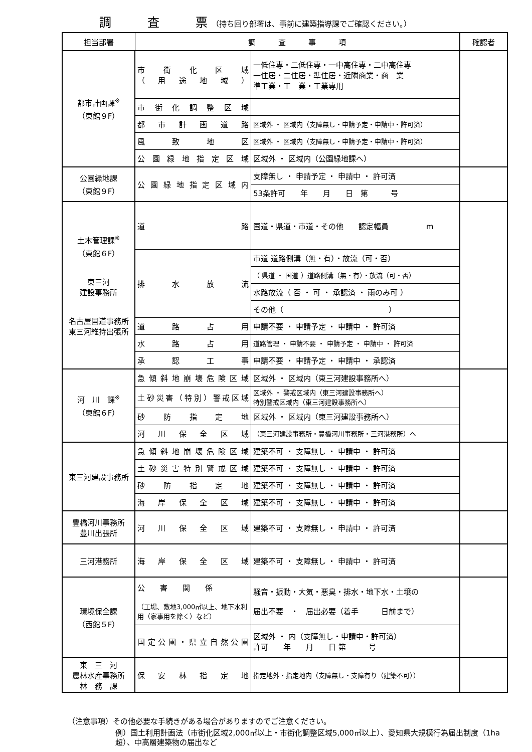調　　　査　　　票 （持ち回り部署は、事前に建築指導課でご確認ください。）
| 担当部署 | 調 査 事 項 | | 確認者 |
| --- | --- | --- | --- |
| 都市計画課<sup>※</sup> （東館９F） | 市街化区域 （用途地域） | 一低住専・二低住専・一中高住専・二中高住専 一住居・二住居・準住居・近隣商業・商 業 準工業・工 業・工業専用 | |
| | 市街化調整区域 | | |
| | 都市計画道路 | 区域外 ・ 区域内（支障無し・申請予定・申請中・許可済） | |
| | 風致地区 | 区域外 ・ 区域内（支障無し・申請予定・申請中・許可済） | |
| | 公園緑地指定区域 | 区域外 ・ 区域内（公園緑地課へ） | |
| 公園緑地課 （東館９F） | 公園緑地指定区域内 | 支障無し ・ 申請予定 ・ 申請中 ・ 許可済 | |
| | | 53条許可 年 月 日 第 号 | |
| 土木管理課<sup>※</sup> （東館６F） 東三河 建設事務所 名古屋国道事務所 東三河維持出張所 | 道 路 | 国道・県道・市道・その他 認定幅員 m | |
| | 排水放流 | 市道 道路側溝（無・有）・放流（可・否） | |
| | | （ 県道 ・ 国道 ）道路側溝（無・有）・放流（可・否） | |
| | | 水路放流（ 否 ・ 可 ・ 承認済 ・ 雨のみ可 ） | |
| | | その他（ ） | |
| | 道路占用 | 申請不要 ・ 申請予定 ・ 申請中 ・ 許可済 | |
| | 水路占用 | 道路管理 ・ 申請不要 ・ 申請予定 ・ 申請中 ・ 許可済 | |
| | 承認工事 | 申請不要 ・ 申請予定 ・ 申請中 ・ 承認済 | |
| 河 川 課<sup>※</sup> （東館６F） | 急傾斜地崩壊危険区域 | 区域外 ・ 区域内（東三河建設事務所へ） | |
| | 土砂災害（特別）警戒区域 | 区域外 ・ 警戒区域内（東三河建設事務所へ） 特別警戒区域内（東三河建設事務所へ） | |
| | 砂防指定地 | 区域外 ・ 区域内（東三河建設事務所へ） | |
| | 河川保全区域 | （東三河建設事務所・豊橋河川事務所・三河港務所）へ | |
| 東三河建設事務所 | 急傾斜地崩壊危険区域 | 建築不可 ・ 支障無し ・ 申請中 ・ 許可済 | |
| | 土砂災害特別警戒区域 | 建築不可 ・ 支障無し ・ 申請中 ・ 許可済 | |
| | 砂防指定地 | 建築不可 ・ 支障無し ・ 申請中 ・ 許可済 | |
| | 海岸保全区域 | 建築不可 ・ 支障無し ・ 申請中 ・ 許可済 | |
| 豊橋河川事務所 豊川出張所 | 河川保全区域 | 建築不可 ・ 支障無し ・ 申請中 ・ 許可済 | |
| 三河港務所 | 海岸保全区域 | 建築不可 ・ 支障無し ・ 申請中 ・ 許可済 | |
| 環境保全課 （西館５F） | 公 害 関 係 （工場、敷地3,000㎡以上、地下水利用（家事用を除く）など） | 騒音・振動・大気・悪臭・排水・地下水・土壌の 届出不要 ・ 届出必要（着手 日前まで） | |
| | 国定公園・県立自然公園 | 区域外 ・ 内（支障無し・申請中・許可済） 許可 年 月 日 第 号 | |
| 東 三 河 農林水産事務所 林 務 課 | 保安林指定地 | 指定地外・指定地内（支障無し・支障有り（建築不可）） | |
（注意事項）その他必要な手続きがある場合がありますのでご注意ください。
例）国土利用計画法（市街化区域2,000㎡以上・市街化調整区域5,000㎡以上）、愛知県大規模行為届出制度（1ha超）、中高層建築物の届出など